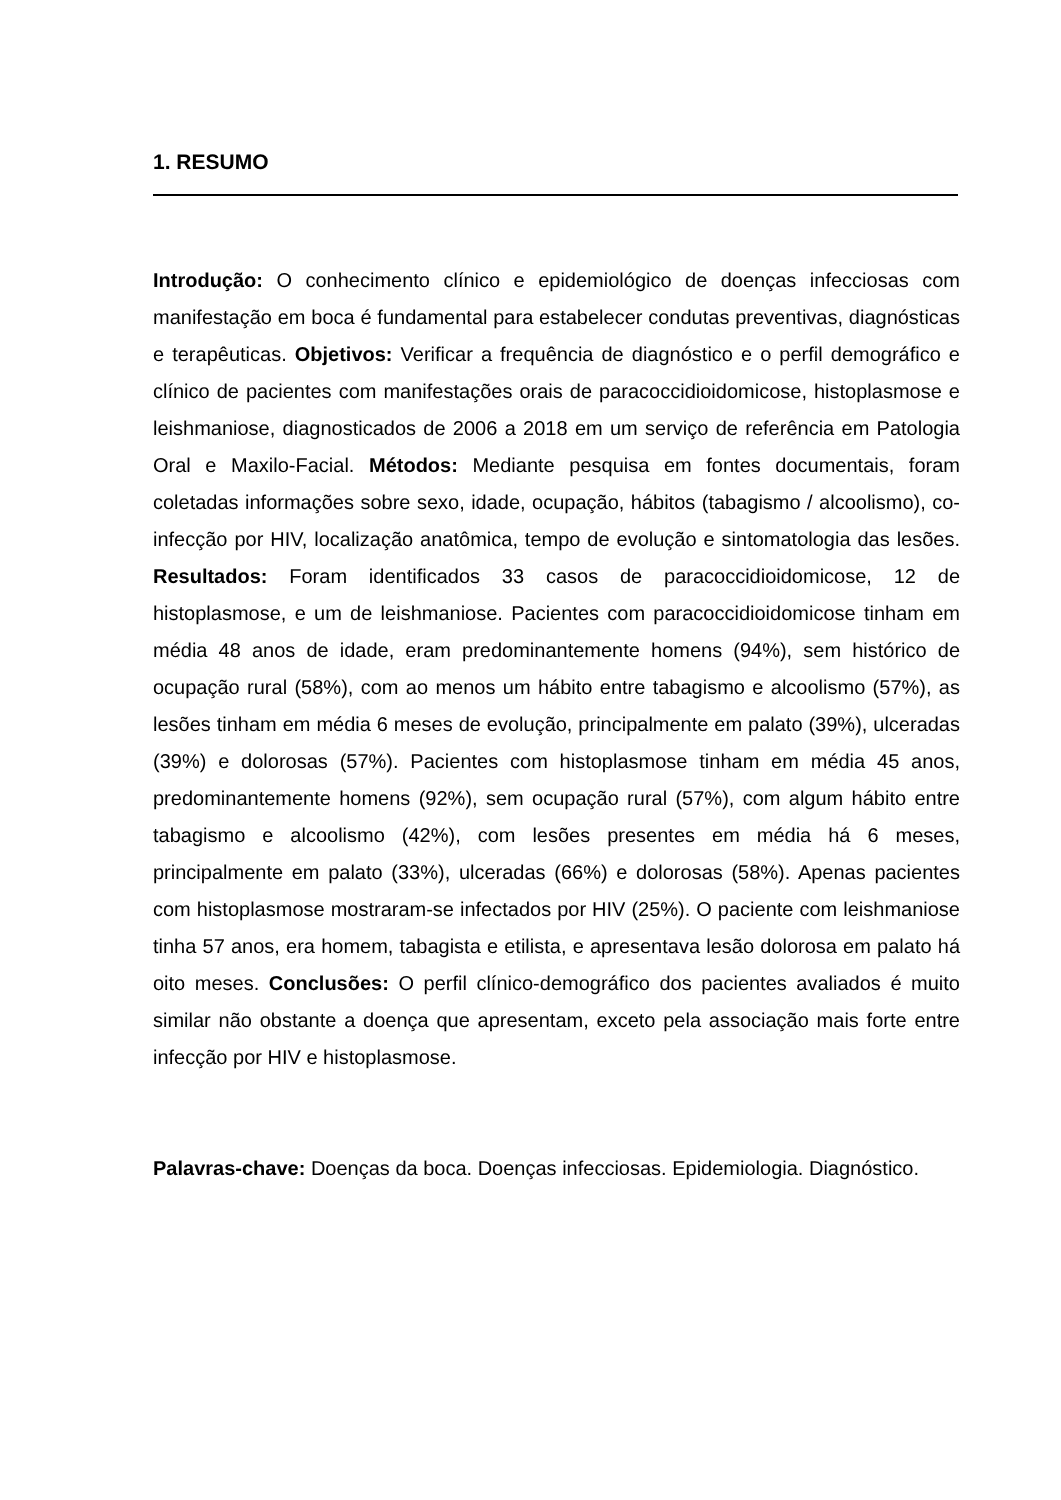1. RESUMO
Introdução: O conhecimento clínico e epidemiológico de doenças infecciosas com manifestação em boca é fundamental para estabelecer condutas preventivas, diagnósticas e terapêuticas. Objetivos: Verificar a frequência de diagnóstico e o perfil demográfico e clínico de pacientes com manifestações orais de paracoccidioidomicose, histoplasmose e leishmaniose, diagnosticados de 2006 a 2018 em um serviço de referência em Patologia Oral e Maxilo-Facial. Métodos: Mediante pesquisa em fontes documentais, foram coletadas informações sobre sexo, idade, ocupação, hábitos (tabagismo / alcoolismo), co-infecção por HIV, localização anatômica, tempo de evolução e sintomatologia das lesões. Resultados: Foram identificados 33 casos de paracoccidioidomicose, 12 de histoplasmose, e um de leishmaniose. Pacientes com paracoccidioidomicose tinham em média 48 anos de idade, eram predominantemente homens (94%), sem histórico de ocupação rural (58%), com ao menos um hábito entre tabagismo e alcoolismo (57%), as lesões tinham em média 6 meses de evolução, principalmente em palato (39%), ulceradas (39%) e dolorosas (57%). Pacientes com histoplasmose tinham em média 45 anos, predominantemente homens (92%), sem ocupação rural (57%), com algum hábito entre tabagismo e alcoolismo (42%), com lesões presentes em média há 6 meses, principalmente em palato (33%), ulceradas (66%) e dolorosas (58%). Apenas pacientes com histoplasmose mostraram-se infectados por HIV (25%). O paciente com leishmaniose tinha 57 anos, era homem, tabagista e etilista, e apresentava lesão dolorosa em palato há oito meses. Conclusões: O perfil clínico-demográfico dos pacientes avaliados é muito similar não obstante a doença que apresentam, exceto pela associação mais forte entre infecção por HIV e histoplasmose.
Palavras-chave: Doenças da boca. Doenças infecciosas. Epidemiologia. Diagnóstico.